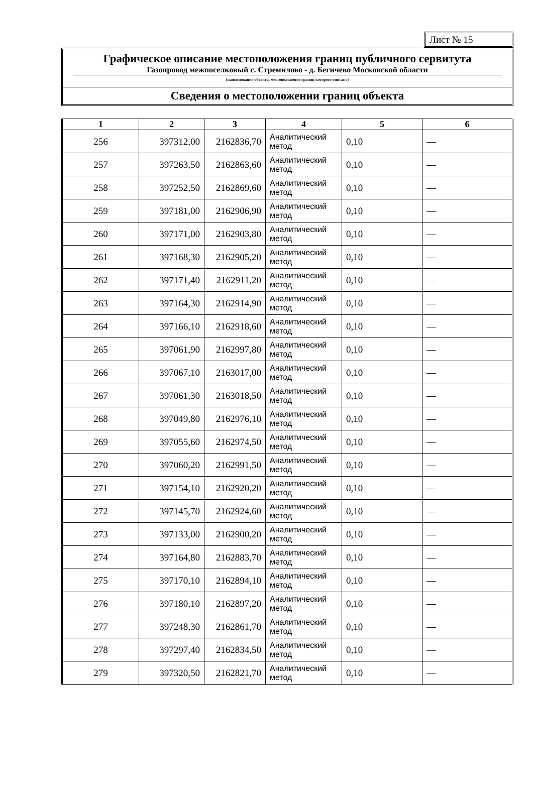Лист № 15
Графическое описание местоположения границ публичного сервитута
Газопровод межпоселковый с. Стремилово - д. Бегичево Московской области
(наименование объекта, местоположение границ которого описано)
Сведения о местоположении границ объекта
| 1 | 2 | 3 | 4 | 5 | 6 |
| --- | --- | --- | --- | --- | --- |
| 256 | 397312,00 | 2162836,70 | Аналитический метод | 0,10 | — |
| 257 | 397263,50 | 2162863,60 | Аналитический метод | 0,10 | — |
| 258 | 397252,50 | 2162869,60 | Аналитический метод | 0,10 | — |
| 259 | 397181,00 | 2162906,90 | Аналитический метод | 0,10 | — |
| 260 | 397171,00 | 2162903,80 | Аналитический метод | 0,10 | — |
| 261 | 397168,30 | 2162905,20 | Аналитический метод | 0,10 | — |
| 262 | 397171,40 | 2162911,20 | Аналитический метод | 0,10 | — |
| 263 | 397164,30 | 2162914,90 | Аналитический метод | 0,10 | — |
| 264 | 397166,10 | 2162918,60 | Аналитический метод | 0,10 | — |
| 265 | 397061,90 | 2162997,80 | Аналитический метод | 0,10 | — |
| 266 | 397067,10 | 2163017,00 | Аналитический метод | 0,10 | — |
| 267 | 397061,30 | 2163018,50 | Аналитический метод | 0,10 | — |
| 268 | 397049,80 | 2162976,10 | Аналитический метод | 0,10 | — |
| 269 | 397055,60 | 2162974,50 | Аналитический метод | 0,10 | — |
| 270 | 397060,20 | 2162991,50 | Аналитический метод | 0,10 | — |
| 271 | 397154,10 | 2162920,20 | Аналитический метод | 0,10 | — |
| 272 | 397145,70 | 2162924,60 | Аналитический метод | 0,10 | — |
| 273 | 397133,00 | 2162900,20 | Аналитический метод | 0,10 | — |
| 274 | 397164,80 | 2162883,70 | Аналитический метод | 0,10 | — |
| 275 | 397170,10 | 2162894,10 | Аналитический метод | 0,10 | — |
| 276 | 397180,10 | 2162897,20 | Аналитический метод | 0,10 | — |
| 277 | 397248,30 | 2162861,70 | Аналитический метод | 0,10 | — |
| 278 | 397297,40 | 2162834,50 | Аналитический метод | 0,10 | — |
| 279 | 397320,50 | 2162821,70 | Аналитический метод | 0,10 | — |